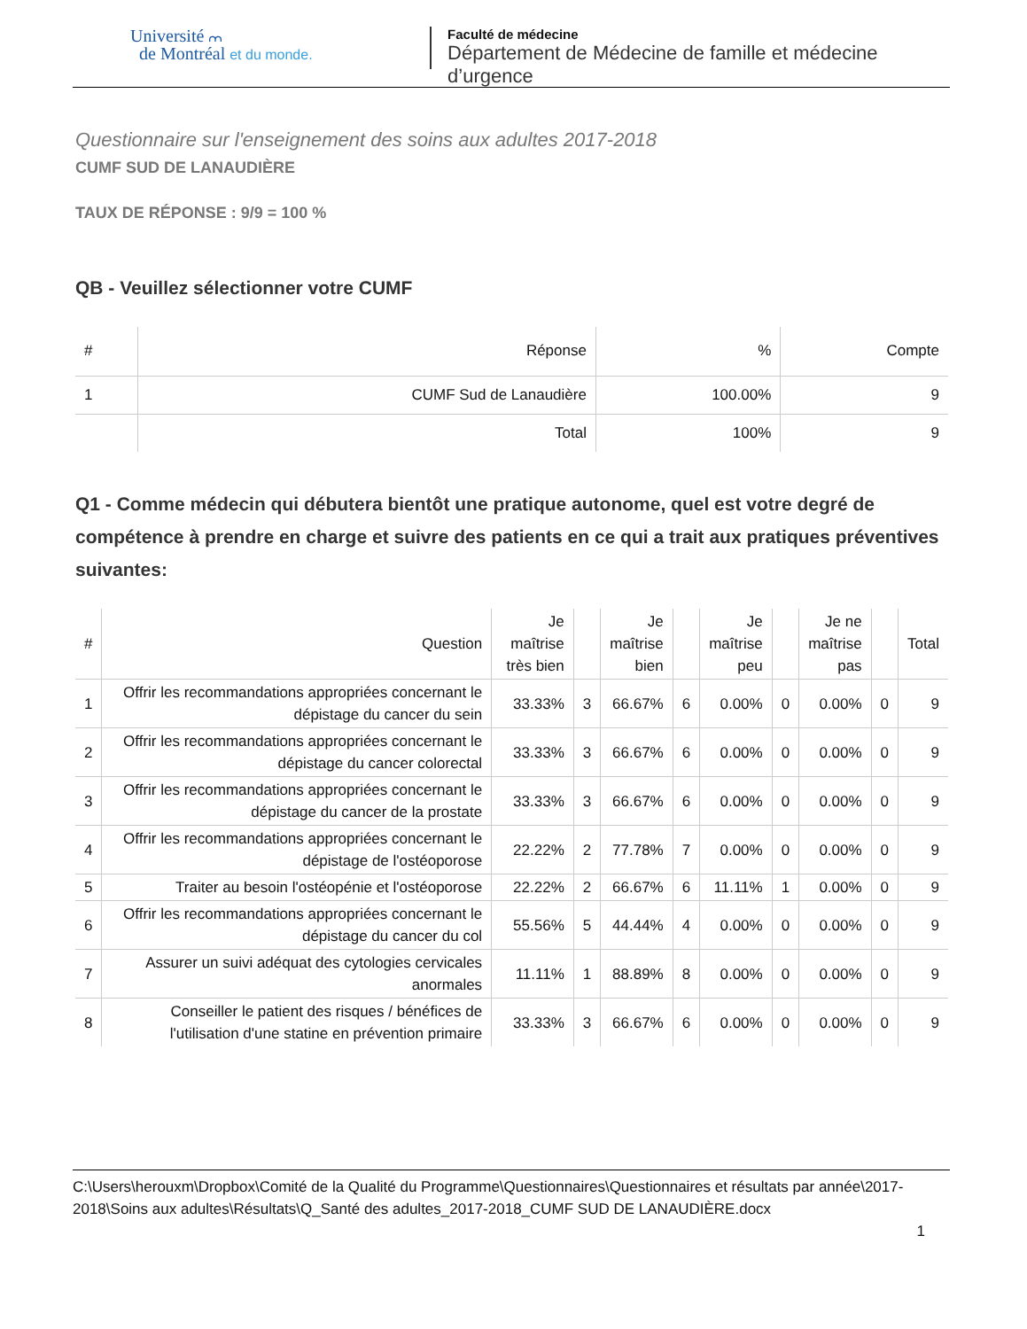Université ⩋
de Montréal et du monde.
Faculté de médecine
Département de Médecine de famille et médecine d’urgence
Questionnaire sur l'enseignement des soins aux adultes 2017-2018
CUMF SUD DE LANAUDIÈRE
TAUX DE RÉPONSE : 9/9 = 100 %
QB - Veuillez sélectionner votre CUMF
| # | Réponse | % | Compte |
| --- | --- | --- | --- |
| 1 | CUMF Sud de Lanaudière | 100.00% | 9 |
| | Total | 100% | 9 |
Q1 - Comme médecin qui débutera bientôt une pratique autonome, quel est votre degré de compétence à prendre en charge et suivre des patients en ce qui a trait aux pratiques préventives suivantes:
| # | Question | Je maîtrise très bien | | Je maîtrise bien | | Je maîtrise peu | | Je ne maîtrise pas | | Total |
| --- | --- | --- | --- | --- | --- | --- | --- | --- | --- | --- |
| 1 | Offrir les recommandations appropriées concernant le dépistage du cancer du sein | 33.33% | 3 | 66.67% | 6 | 0.00% | 0 | 0.00% | 0 | 9 |
| 2 | Offrir les recommandations appropriées concernant le dépistage du cancer colorectal | 33.33% | 3 | 66.67% | 6 | 0.00% | 0 | 0.00% | 0 | 9 |
| 3 | Offrir les recommandations appropriées concernant le dépistage du cancer de la prostate | 33.33% | 3 | 66.67% | 6 | 0.00% | 0 | 0.00% | 0 | 9 |
| 4 | Offrir les recommandations appropriées concernant le dépistage de l'ostéoporose | 22.22% | 2 | 77.78% | 7 | 0.00% | 0 | 0.00% | 0 | 9 |
| 5 | Traiter au besoin l'ostéopénie et l'ostéoporose | 22.22% | 2 | 66.67% | 6 | 11.11% | 1 | 0.00% | 0 | 9 |
| 6 | Offrir les recommandations appropriées concernant le dépistage du cancer du col | 55.56% | 5 | 44.44% | 4 | 0.00% | 0 | 0.00% | 0 | 9 |
| 7 | Assurer un suivi adéquat des cytologies cervicales anormales | 11.11% | 1 | 88.89% | 8 | 0.00% | 0 | 0.00% | 0 | 9 |
| 8 | Conseiller le patient des risques / bénéfices de l'utilisation d'une statine en prévention primaire | 33.33% | 3 | 66.67% | 6 | 0.00% | 0 | 0.00% | 0 | 9 |
C:\Users\herouxm\Dropbox\Comité de la Qualité du Programme\Questionnaires\Questionnaires et résultats par année\2017-2018\Soins aux adultes\Résultats\Q_Santé des adultes_2017-2018_CUMF SUD DE LANAUDIÈRE.docx
1